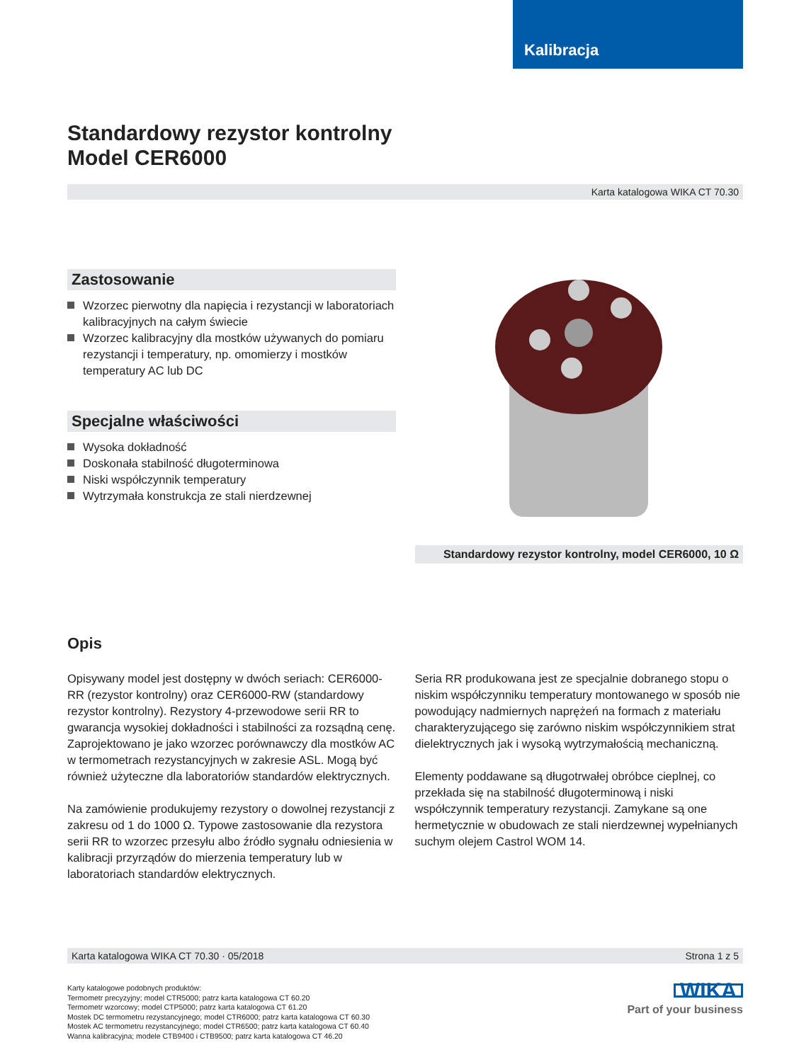Kalibracja
Standardowy rezystor kontrolny
Model CER6000
Karta katalogowa WIKA CT 70.30
Zastosowanie
Wzorzec pierwotny dla napięcia i rezystancji w laboratoriach kalibracyjnych na całym świecie
Wzorzec kalibracyjny dla mostków używanych do pomiaru rezystancji i temperatury, np. omomierzy i mostków temperatury AC lub DC
Specjalne właściwości
Wysoka dokładność
Doskonała stabilność długoterminowa
Niski współczynnik temperatury
Wytrzymała konstrukcja ze stali nierdzewnej
Standardowy rezystor kontrolny, model CER6000, 10 Ω
Opis
Opisywany model jest dostępny w dwóch seriach: CER6000-RR (rezystor kontrolny) oraz CER6000-RW (standardowy rezystor kontrolny). Rezystory 4-przewodowe serii RR to gwarancja wysokiej dokładności i stabilności za rozsądną cenę. Zaprojektowano je jako wzorzec porównawczy dla mostków AC w termometrach rezystancyjnych w zakresie ASL. Mogą być również użyteczne dla laboratoriów standardów elektrycznych.
Na zamówienie produkujemy rezystory o dowolnej rezystancji z zakresu od 1 do 1000 Ω. Typowe zastosowanie dla rezystora serii RR to wzorzec przesyłu albo źródło sygnału odniesienia w kalibracji przyrządów do mierzenia temperatury lub w laboratoriach standardów elektrycznych.
Seria RR produkowana jest ze specjalnie dobranego stopu o niskim współczynniku temperatury montowanego w sposób nie powodujący nadmiernych naprężeń na formach z materiału charakteryzującego się zarówno niskim współczynnikiem strat dielektrycznych jak i wysoką wytrzymałością mechaniczną.
Elementy poddawane są długotrwałej obróbce cieplnej, co przekłada się na stabilność długoterminową i niski współczynnik temperatury rezystancji. Zamykane są one hermetycznie w obudowach ze stali nierdzewnej wypełnianych suchym olejem Castrol WOM 14.
Karta katalogowa WIKA CT 70.30 · 05/2018 Strona 1 z 5
Karty katalogowe podobnych produktów:
Termometr precyzyjny; model CTR5000; patrz karta katalogowa CT 60.20
Termometr wzorcowy; model CTP5000; patrz karta katalogowa CT 61.20
Mostek DC termometru rezystancyjnego; model CTR6000; patrz karta katalogowa CT 60.30
Mostek AC termometru rezystancyjnego; model CTR6500; patrz karta katalogowa CT 60.40
Wanna kalibracyjna; modele CTB9400 i CTB9500; patrz karta katalogowa CT 46.20
WIKA
Part of your business